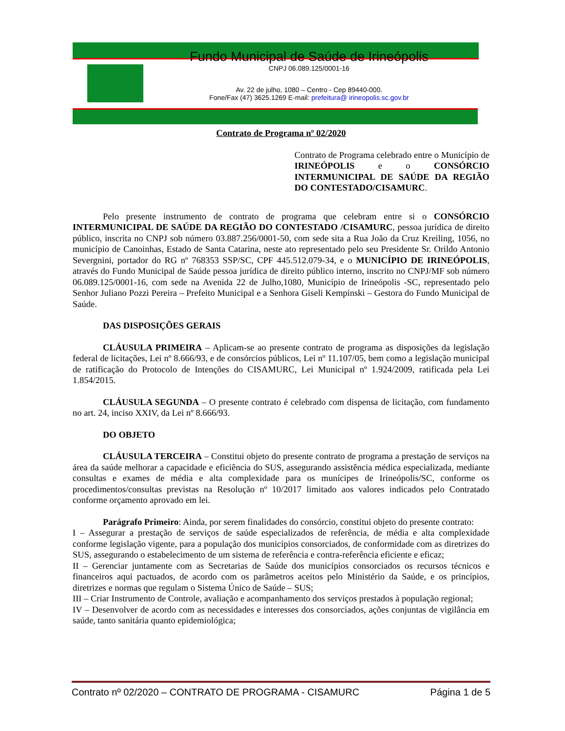Fundo Municipal de Saúde de Irineópolis
CNPJ 06.089.125/0001-16
Av. 22 de julho, 1080 – Centro - Cep 89440-000.
Fone/Fax (47) 3625.1269 E-mail: prefeitura@ irineopolis.sc.gov.br
Contrato de Programa nº 02/2020
Contrato de Programa celebrado entre o Município de IRINEÓPOLIS e o CONSÓRCIO INTERMUNICIPAL DE SAÚDE DA REGIÃO DO CONTESTADO/CISAMURC.
Pelo presente instrumento de contrato de programa que celebram entre si o CONSÓRCIO INTERMUNICIPAL DE SAÚDE DA REGIÃO DO CONTESTADO /CISAMURC, pessoa jurídica de direito público, inscrita no CNPJ sob número 03.887.256/0001-50, com sede sita a Rua João da Cruz Kreiling, 1056, no município de Canoinhas, Estado de Santa Catarina, neste ato representado pelo seu Presidente Sr. Orildo Antonio Severgnini, portador do RG nº 768353 SSP/SC, CPF 445.512.079-34, e o MUNICÍPIO DE IRINEÓPOLIS, através do Fundo Municipal de Saúde pessoa jurídica de direito público interno, inscrito no CNPJ/MF sob número 06.089.125/0001-16, com sede na Avenida 22 de Julho,1080, Município de Irineópolis -SC, representado pelo Senhor Juliano Pozzi Pereira – Prefeito Municipal e a Senhora Giseli Kempinski – Gestora do Fundo Municipal de Saúde.
DAS DISPOSIÇÕES GERAIS
CLÁUSULA PRIMEIRA – Aplicam-se ao presente contrato de programa as disposições da legislação federal de licitações, Lei nº 8.666/93, e de consórcios públicos, Lei nº 11.107/05, bem como a legislação municipal de ratificação do Protocolo de Intenções do CISAMURC, Lei Municipal nº 1.924/2009, ratificada pela Lei 1.854/2015.
CLÁUSULA SEGUNDA – O presente contrato é celebrado com dispensa de licitação, com fundamento no art. 24, inciso XXIV, da Lei nº 8.666/93.
DO OBJETO
CLÁUSULA TERCEIRA – Constitui objeto do presente contrato de programa a prestação de serviços na área da saúde melhorar a capacidade e eficiência do SUS, assegurando assistência médica especializada, mediante consultas e exames de média e alta complexidade para os munícipes de Irineópolis/SC, conforme os procedimentos/consultas previstas na Resolução nº 10/2017 limitado aos valores indicados pelo Contratado conforme orçamento aprovado em lei.
Parágrafo Primeiro: Ainda, por serem finalidades do consórcio, constitui objeto do presente contrato:
I – Assegurar a prestação de serviços de saúde especializados de referência, de média e alta complexidade conforme legislação vigente, para a população dos municípios consorciados, de conformidade com as diretrizes do SUS, assegurando o estabelecimento de um sistema de referência e contra-referência eficiente e eficaz;
II – Gerenciar juntamente com as Secretarias de Saúde dos municípios consorciados os recursos técnicos e financeiros aqui pactuados, de acordo com os parâmetros aceitos pelo Ministério da Saúde, e os princípios, diretrizes e normas que regulam o Sistema Único de Saúde – SUS;
III – Criar Instrumento de Controle, avaliação e acompanhamento dos serviços prestados à população regional;
IV – Desenvolver de acordo com as necessidades e interesses dos consorciados, ações conjuntas de vigilância em saúde, tanto sanitária quanto epidemiológica;
Contrato nº 02/2020 – CONTRATO DE PROGRAMA - CISAMURC Página 1 de 5